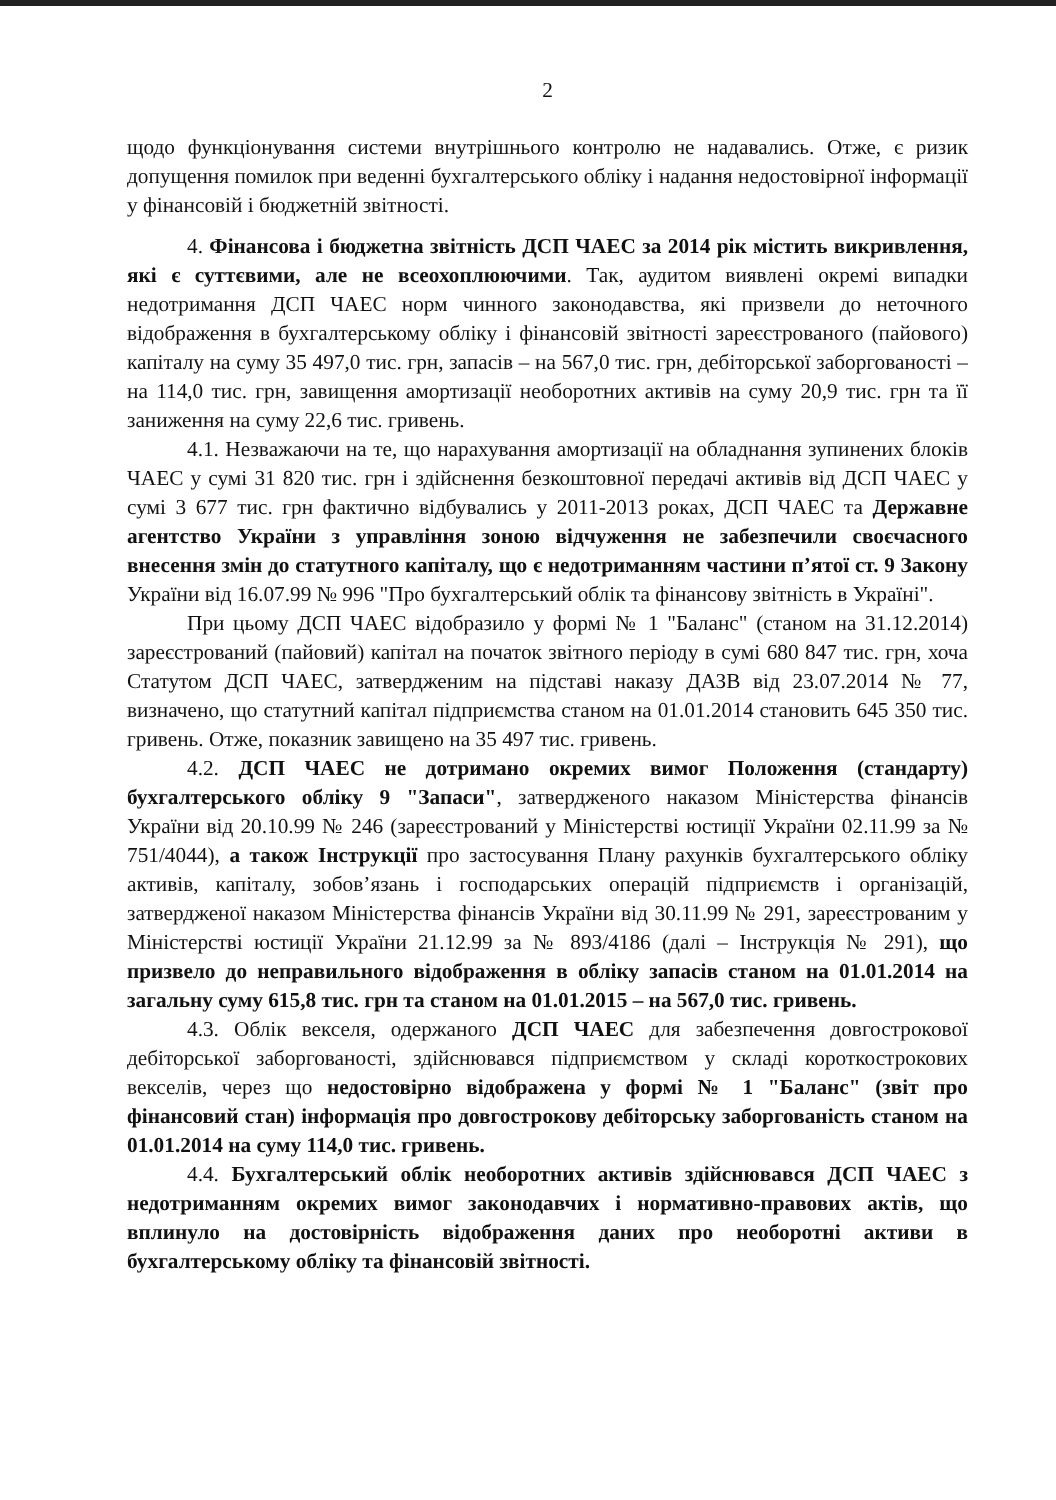2
щодо функціонування системи внутрішнього контролю не надавались. Отже, є ризик допущення помилок при веденні бухгалтерського обліку і надання недостовірної інформації у фінансовій і бюджетній звітності.
4. Фінансова і бюджетна звітність ДСП ЧАЕС за 2014 рік містить викривлення, які є суттєвими, але не всеохоплюючими. Так, аудитом виявлені окремі випадки недотримання ДСП ЧАЕС норм чинного законодавства, які призвели до неточного відображення в бухгалтерському обліку і фінансовій звітності зареєстрованого (пайового) капіталу на суму 35 497,0 тис. грн, запасів – на 567,0 тис. грн, дебіторської заборгованості – на 114,0 тис. грн, завищення амортизації необоротних активів на суму 20,9 тис. грн та її заниження на суму 22,6 тис. гривень.
4.1. Незважаючи на те, що нарахування амортизації на обладнання зупинених блоків ЧАЕС у сумі 31 820 тис. грн і здійснення безкоштовної передачі активів від ДСП ЧАЕС у сумі 3 677 тис. грн фактично відбувались у 2011-2013 роках, ДСП ЧАЕС та Державне агентство України з управління зоною відчуження не забезпечили своєчасного внесення змін до статутного капіталу, що є недотриманням частини п’ятої ст. 9 Закону України від 16.07.99 № 996 "Про бухгалтерський облік та фінансову звітність в Україні".
При цьому ДСП ЧАЕС відобразило у формі № 1 "Баланс" (станом на 31.12.2014) зареєстрований (пайовий) капітал на початок звітного періоду в сумі 680 847 тис. грн, хоча Статутом ДСП ЧАЕС, затвердженим на підставі наказу ДАЗВ від 23.07.2014 № 77, визначено, що статутний капітал підприємства станом на 01.01.2014 становить 645 350 тис. гривень. Отже, показник завищено на 35 497 тис. гривень.
4.2. ДСП ЧАЕС не дотримано окремих вимог Положення (стандарту) бухгалтерського обліку 9 "Запаси", затвердженого наказом Міністерства фінансів України від 20.10.99 № 246 (зареєстрований у Міністерстві юстиції України 02.11.99 за № 751/4044), а також Інструкції про застосування Плану рахунків бухгалтерського обліку активів, капіталу, зобов’язань і господарських операцій підприємств і організацій, затвердженої наказом Міністерства фінансів України від 30.11.99 № 291, зареєстрованим у Міністерстві юстиції України 21.12.99 за № 893/4186 (далі – Інструкція № 291), що призвело до неправильного відображення в обліку запасів станом на 01.01.2014 на загальну суму 615,8 тис. грн та станом на 01.01.2015 – на 567,0 тис. гривень.
4.3. Облік векселя, одержаного ДСП ЧАЕС для забезпечення довгострокової дебіторської заборгованості, здійснювався підприємством у складі короткострокових векселів, через що недостовірно відображена у формі № 1 "Баланс" (звіт про фінансовий стан) інформація про довгострокову дебіторську заборгованість станом на 01.01.2014 на суму 114,0 тис. гривень.
4.4. Бухгалтерський облік необоротних активів здійснювався ДСП ЧАЕС з недотриманням окремих вимог законодавчих і нормативно-правових актів, що вплинуло на достовірність відображення даних про необоротні активи в бухгалтерському обліку та фінансовій звітності.